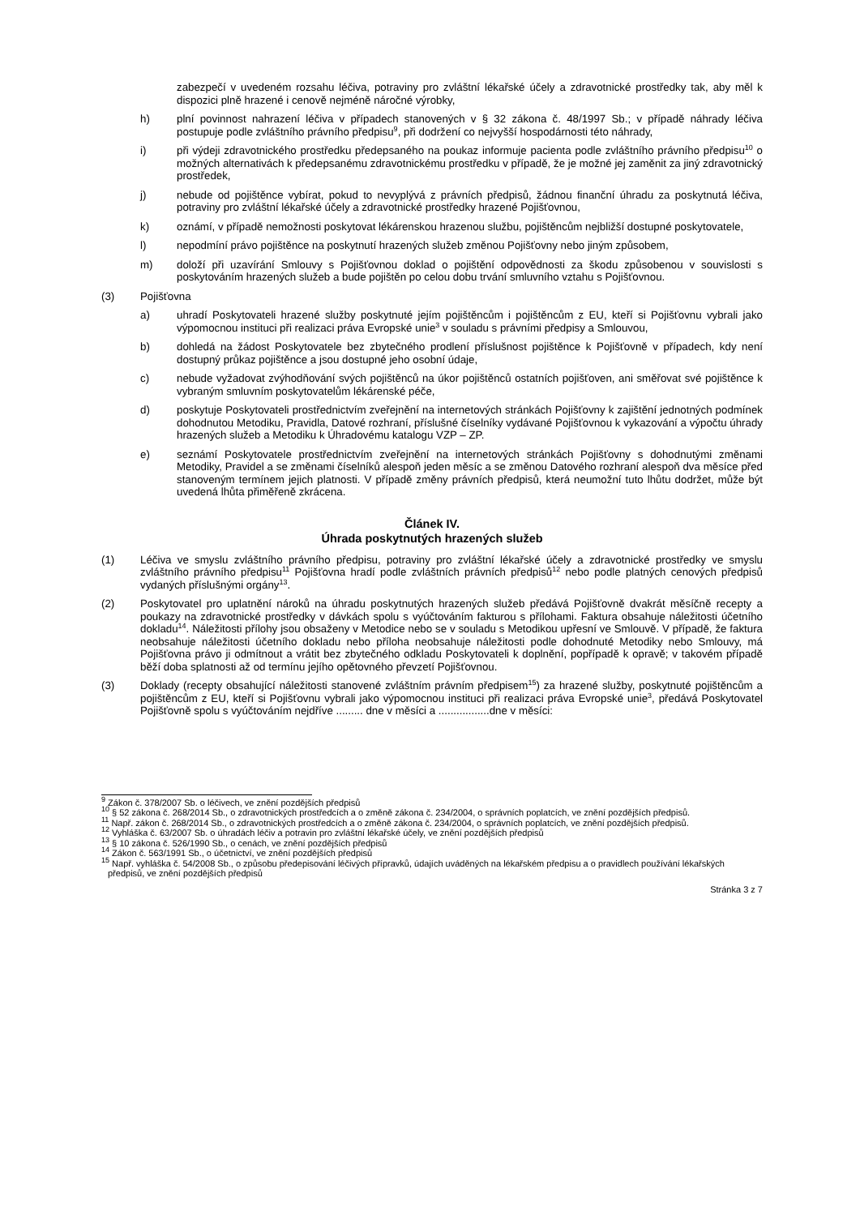zabezpečí v uvedeném rozsahu léčiva, potraviny pro zvláštní lékařské účely a zdravotnické prostředky tak, aby měl k dispozici plně hrazené i cenově nejméně náročné výrobky,
h) plní povinnost nahrazení léčiva v případech stanovených v § 32 zákona č. 48/1997 Sb.; v případě náhrady léčiva postupuje podle zvláštního právního předpisu<sup>9</sup>, při dodržení co nejvyšší hospodárnosti této náhrady,
i) při výdeji zdravotnického prostředku předepsaného na poukaz informuje pacienta podle zvláštního právního předpisu<sup>10</sup> o možných alternativách k předepsanému zdravotnickému prostředku v případě, že je možné jej zaměnit za jiný zdravotnický prostředek,
j) nebude od pojištěnce vybírat, pokud to nevyplývá z právních předpisů, žádnou finanční úhradu za poskytnutá léčiva, potraviny pro zvláštní lékařské účely a zdravotnické prostředky hrazené Pojišťovnou,
k) oznámí, v případě nemožnosti poskytovat lékárenskou hrazenou službu, pojištěncům nejbližší dostupné poskytovatele,
l) nepodmíní právo pojištěnce na poskytnutí hrazených služeb změnou Pojišťovny nebo jiným způsobem,
m) doloží při uzavírání Smlouvy s Pojišťovnou doklad o pojištění odpovědnosti za škodu způsobenou v souvislosti s poskytováním hrazených služeb a bude pojištěn po celou dobu trvání smluvního vztahu s Pojišťovnou.
(3) Pojišťovna
a) uhradí Poskytovateli hrazené služby poskytnuté jejím pojištěncům i pojištěncům z EU, kteří si Pojišťovnu vybrali jako výpomocnou instituci při realizaci práva Evropské unie<sup>3</sup> v souladu s právními předpisy a Smlouvou,
b) dohledá na žádost Poskytovatele bez zbytečného prodlení příslušnost pojištěnce k Pojišťovně v případech, kdy není dostupný průkaz pojištěnce a jsou dostupné jeho osobní údaje,
c) nebude vyžadovat zvýhodňování svých pojištěnců na úkor pojištěnců ostatních pojišťoven, ani směřovat své pojištěnce k vybraným smluvním poskytovatelům lékárenské péče,
d) poskytuje Poskytovateli prostřednictvím zveřejnění na internetových stránkách Pojišťovny k zajištění jednotných podmínek dohodnutou Metodiku, Pravidla, Datové rozhraní, příslušné číselníky vydávané Pojišťovnou k vykazování a výpočtu úhrady hrazených služeb a Metodiku k Úhradovému katalogu VZP – ZP.
e) seznámí Poskytovatele prostřednictvím zveřejnění na internetových stránkách Pojišťovny s dohodnutými změnami Metodiky, Pravidel a se změnami číselníků alespoň jeden měsíc a se změnou Datového rozhraní alespoň dva měsíce před stanoveným termínem jejich platnosti. V případě změny právních předpisů, která neumožní tuto lhůtu dodržet, může být uvedená lhůta přiměřeně zkrácena.
Článek IV.
Úhrada poskytnutých hrazených služeb
(1) Léčiva ve smyslu zvláštního právního předpisu, potraviny pro zvláštní lékařské účely a zdravotnické prostředky ve smyslu zvláštního právního předpisu<sup>11</sup> Pojišťovna hradí podle zvláštních právních předpisů<sup>12</sup> nebo podle platných cenových předpisů vydaných příslušnými orgány<sup>13</sup>.
(2) Poskytovatel pro uplatnění nároků na úhradu poskytnutých hrazených služeb předává Pojišťovně dvakrát měsíčně recepty a poukazy na zdravotnické prostředky v dávkách spolu s vyúčtováním fakturou s přílohami. Faktura obsahuje náležitosti účetního dokladu<sup>14</sup>. Náležitosti přílohy jsou obsaženy v Metodice nebo se v souladu s Metodikou upřesní ve Smlouvě. V případě, že faktura neobsahuje náležitosti účetního dokladu nebo příloha neobsahuje náležitosti podle dohodnuté Metodiky nebo Smlouvy, má Pojišťovna právo ji odmítnout a vrátit bez zbytečného odkladu Poskytovateli k doplnění, popřípadě k opravě; v takovém případě běží doba splatnosti až od termínu jejího opětovného převzetí Pojišťovnou.
(3) Doklady (recepty obsahující náležitosti stanovené zvláštním právním předpisem<sup>15</sup>) za hrazené služby, poskytnuté pojištěncům a pojištěncům z EU, kteří si Pojišťovnu vybrali jako výpomocnou instituci při realizaci práva Evropské unie<sup>3</sup>, předává Poskytovatel Pojišťovně spolu s vyúčtováním nejdříve ......... dne v měsíci a .................dne v měsíci:
<sup>9</sup> Zákon č. 378/2007 Sb. o léčivech, ve znění pozdějších předpisů
<sup>10</sup> § 52 zákona č. 268/2014 Sb., o zdravotnických prostředcích a o změně zákona č. 234/2004, o správních poplatcích, ve znění pozdějších předpisů.
<sup>11</sup> Např. zákon č. 268/2014 Sb., o zdravotnických prostředcích a o změně zákona č. 234/2004, o správních poplatcích, ve znění pozdějších předpisů.
<sup>12</sup> Vyhláška č. 63/2007 Sb. o úhradách léčiv a potravin pro zvláštní lékařské účely, ve znění pozdějších předpisů
<sup>13</sup> § 10 zákona č. 526/1990 Sb., o cenách, ve znění pozdějších předpisů
<sup>14</sup> Zákon č. 563/1991 Sb., o účetnictví, ve znění pozdějších předpisů
<sup>15</sup> Např. vyhláška č. 54/2008 Sb., o způsobu předepisování léčivých přípravků, údajích uváděných na lékařském předpisu a o pravidlech používání lékařských předpisů, ve znění pozdějších předpisů
Stránka 3 z 7